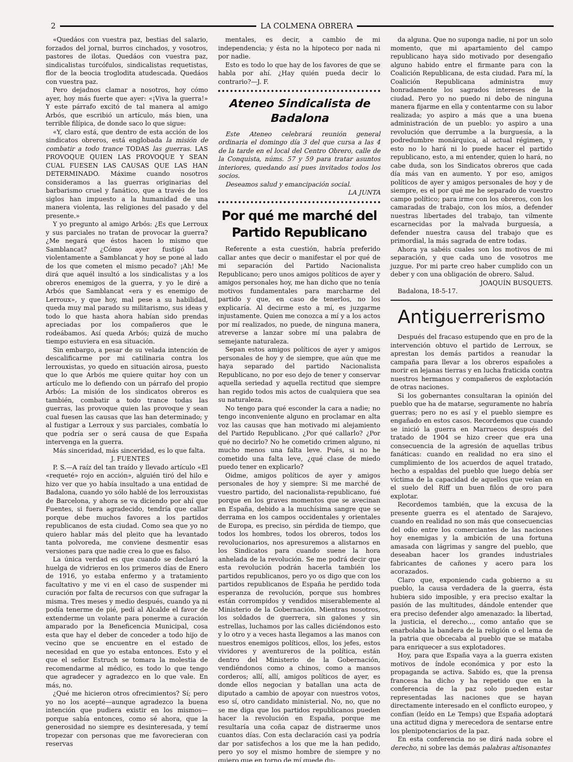2 LA COLMENA OBRERA
«Quedáos con vuestra paz, bestias del salario, forzados del jornal, burros cinchados, y vosotros, pastores de ilotas. Quedáos con vuestra paz, sindicalistas turcófulos, sindicalistas requetistas, flor de la beocia troglodita atudescada. Quedáos con vuestra paz.
Pero dejadnos clamar a nosotros, hoy cómo ayer, hoy más fuerte que ayer: «¡Viva la guerra!» Y este párrafo excitó de tal manera al amigo Arbós, que escribió un artículo, más bien, una terrible filípica, de donde saco lo que sigue:
«Y, claro está, que dentro de esta acción de los sindicatos obreros, está englobada la misión de combatir a todo trance TODAS las guerras. LAS PROVOQUE QUIEN LAS PROVOQUE Y SEAN CUAL FUESEN LAS CAUSAS QUE LAS HAN DETERMINADO. Máxime cuando nosotros consideramos a las guerras originarias del barbarismo cruel y fanático, que a través de los siglos han impuesto a la humanidad de una manera violenta, las religiones del pasado y del presente.»
Y yo pregunto al amigo Arbós: ¿Es que Lerroux y sus parciales no tratan de provocar la guerra? ¿Me negará que éstos hacen lo mismo que Samblancat? ¿Cómo ayer fustigó tan violentamente a Samblancat y hoy se pone al lado de los que cometen el mismo pecado? ¡Ah! Me dirá que aquél insultó a los sindicalistas y a los obreros enemigos de la guerra, y yo le diré a Arbós que Samblancat «era y es enemigo de Lerroux», y que hoy, mal pese a su habilidad, queda muy mal parado su militarismo, sus ideas y todo lo que hasta ahora habían sido prendas apreciadas por los compañeros que le rodeábamos. Así queda Arbós; quizá de mucho tiempo estuviera en esa situación.
Sin embargo, a pesar de su velada intención de descalificarme por mi catilinaria contra los lerrouxistas, yo quedo en situación airosa, puesto que lo que Arbós me quiere quitar hoy con un artículo me lo defiendo con un párrafo del propio Arbós: La misión de los sindicatos obreros es también, combatir a todo trance todas las guerras, las provoque quien las provoque y sean cual fuesen las causas que las han determinado; y al fustigar a Lerroux y sus parciales, combatía lo que podría ser o será causa de que España intervenga en la guerra.
Más sinceridad, más sinceridad, es lo que falta.
J. FUENTES
P. S.—A raíz del tan traído y llevado artículo «El «requeté» rojo en acción», alguién tiró del hilo e hizo ver que yo había insultado a una entidad de Badalona, cuando yo sólo hablé de los lerrouxistas de Barcelona, y ahora se va diciendo por ahí que Fuentes, si fuera agradecido, tendría que callar porque debe muchos favores a los partidos republicanos de esta ciudad. Como sea que yo no quiero hablar más del pleito que ha levantado tanta polvoreda, me conviene desmentir esas versiones para que nadie crea lo que es falso.
La única verdad es que cuando se declaró la huelga de vidrieros en los primeros días de Enero de 1916, yo estaba enfermo y a tratamiento facultativo y me vi en el caso de suspender mi curación por falta de recursos con que sufragar la misma. Tres meses y medio después, cuando ya ni podía tenerme de pié, pedí al Alcalde el favor de extenderme un volante para ponerme a curación amparado por la Beneficencia Municipal, cosa esta que hay el deber de conceder a todo hijo de vecino que se encuentre en el estado de necesidad en que yo estaba entonces. Esto y el que el señor Estruch se tomara la molestia de recomendarme al médico, es todo lo que tengo que agradecer y agradezco en lo que vale. En más, no.
¿Qué me hicieron otros ofrecimientos? Sí; pero yo no los acepté—aunque agradezco la buena intención que pudiera existir en los mismos—porque sabía entonces, como sé ahora, que la generosidad no siempre es desinteresada, y temí tropezar con personas que me favorecieran con reservas
mentales, es decir, a cambio de mi independencia; y ésta no la hipoteco por nada ni por nadie.
Esto es todo lo que hay de los favores de que se habla por ahí. ¿Hay quién pueda decir lo contrario?—J. F.
Ateneo Sindicalista de Badalona
Este Ateneo celebrará reunión general ordinaria el domingo día 3 del que cursa a las 4 de la tarde en el local del Centro Obrero, calle de la Conquista, núms. 57 y 59 para tratar asuntos interiores, quedando así pues invitados todos los socios.
Deseamos salud y emancipación social.
LA JUNTA
Por qué me marché del Partido Republicano
Referente a esta cuestión, habría preferido callar antes que decir o manifestar el por qué de mi separación del Partido Nacionalista Republicano; pero unos amigos políticos de ayer y amigos personales hoy, me han dicho que no tenía motivos fundamentales para marcharme del partido y que, en caso de tenerlos, no los explicaría. Al decirme esto a mí, es juzgarme injustamente. Quien me conozca a mí y a los actos por mí realizados, no puede, de ninguna manera, atreverse a lanzar sobre mí una palabra de semejante naturaleza.
Sepan estos amigos políticos de ayer y amigos personales de hoy y de siempre, que aún que me haya separado del partido Nacionalista Republicano, no por eso dejo de tener y conservar aquella seriedad y aquella rectitud que siempre han regido todos mis actos de cualquiera que sea su naturaleza.
No tengo para qué esconder la cara a nadie; no tengo inconveniente alguno en proclamar en alta voz las causas que han motivado mi alejamiento del Partido Republicano. ¿Por qué callarlo? ¿Por qué no decirlo? No he cometido crimen alguno, ni mucho menos una falta leve. Pués, si no he cometido una falta leve, ¿qué clase de miedo puedo tener en explicarlo?
Oidme, amigos políticos de ayer y amigos personales de hoy y siempre: Si me marché de vuestro partido, del nacionalista-republicano, fué porque en los graves momentos que se avecinan en España, debido a la muchísima sangre que se derrama en los campos occidentales y orientales de Europa, es preciso, sin pérdida de tiempo, que todos los hombres, todos los obreros, todos los revolucionarios, nos apresuremos a alistarnos en los Sindicatos para cuando suene la hora anhelada de la revolución. Se me podrá decir que esta revolución podrán hacerla también los partidos republicanos, pero yo os digo que con los partidos republicanos de España he perdido toda esperanza de revolución, porque sus hombres están corrompidos y vendidos miserablemente al Ministerio de la Gobernación. Mientras nosotros, los soldados de guerrera, sin galones y sin estrellas, luchamos por las calles diciéndonos esto y lo otro y a veces hasta llegamos a las manos con nuestros enemigos políticos, ellos, los jefes, estos vividores y aventureros de la política, están dentro del Ministerio de la Gobernación, vendiéndonos como a chinos, como a mansos corderos; allí, allí, amigos políticos de ayer, es donde ellos negocian y batallan una acta de diputado a cambio de apoyar con nuestros votos, eso sí, otro candidato ministerial. No, no, que no se me diga que los partidos republicanos pueden hacer la revolución en España, porque me resultaría una coña capaz de distraerme unos cuantos días. Con esta declaración casi ya podría dar por satisfechos a los que me la han pedido, pero yo soy el mismo hombre de siempre y no quiero que en torno de mí quede du-
da alguna. Que no suponga nadie, ni por un solo momento, que mi apartamiento del campo republicano haya sido motivado por desengaño alguno habido entre el firmante para con la Coalición Republicana, de esta ciudad. Para mí, la Coalición Republicana administra muy honradamente los sagrados intereses de la ciudad. Pero yo no puedo ni debo de ninguna manera fijarme en ella y contentarme con su labor realizada; yo aspiro a más que a una buena administración de un pueblo: yo aspiro a una revolución que derrumbe a la burguesía, a la podredumbre monárquica, al actual régimen, y esto no lo hará ni lo puede hacer el partido republicano, esto, a mi entender, quien lo hará, no cabe duda, son los Sindicatos obreros que cada día más van en aumento. Y por eso, amigos políticos de ayer y amigos personales de hoy y de siempre, es el por qué me he separado de vuestro campo político; para irme con los obreros, con los camaradas de trabajo, con los míos, a defender nuestras libertades del trabajo, tan vilmente escarnecidas por la malvada burguesía, a defender nuestra causa del trabajo que es primordial, la más sagrada de entre todas.
Ahora ya sabéis cuales son los motivos de mi separación, y que cada uno de vosotros me juzgue. Por mi parte creo haber cumplido con un deber y con una obligación de obrero. Salud.
JOAQUÍN BUSQUETS.
Badalona, 18-5-17.
Antiguerrerismo
Después del fracaso estupendo que en pro de la intervención obtuvo el partido de Lerroux, se aprestan los demás partidos a reanudar la campaña para llevar a los obreros españoles a morir en lejanas tierras y en lucha fraticida contra nuestros hermanos y compañeros de explotación de otras naciones.
Si los gobernantes consultaran la opinión del pueblo que ha de matarse, seguramente no habría guerras; pero no es así y el pueblo siempre es engañado en estos casos. Recordemos que cuando se inició la guerra en Marruecos después del tratado de 1904 se hizo creer que era una consecuencia de la agresión de aquellas tribus fanáticas: cuando en realidad no era sino el cumplimiento de los acuerdos de aquel tratado, hecho a espaldas del pueblo que luego debía ser víctima de la capacidad de aquellos que veían en el suelo del Riff un buen filón de oro para explotar.
Recordemos también, que la excusa de la presente guerra es el atentado de Sarajevo, cuando en realidad no son más que consecuencias del odio entre los comerciantes de las naciones hoy enemigas y la ambición de una fortuna amasada con lágrimas y sangre del pueblo, que deseaban hacer los grandes industriales fabricantes de cañones y acero para los acorazados.
Claro que, exponiendo cada gobierno a su pueblo, la causa verdadera de la guerra, ésta hubiera sido imposible, y era preciso exaltar la pasión de las multitudes, dándole entender que era preciso defender algo amenazado: la libertad, la justicia, el derecho..., como antaño que se enarbolaba la bandera de la religión o el lema de la patria que obcecaba al pueblo que se mataba para enriquecer a sus explotadores.
Hoy, para que España vaya a la guerra existen motivos de índole económica y por esto la propaganda se activa. Sabido es, que la prensa francesa ha dicho y ha repetido que en la conferencia de la paz solo pueden estar representadas las naciones que se hayan directamente interesado en el conflicto europeo, y confían (leído en Le Temps) que España adoptará una actitud digna y merecedora de sentarse entre los plenipotenciarios de la paz.
En esta conferencia no se dirá nada sobre el derecho, ni sobre las demás palabras altisonantes